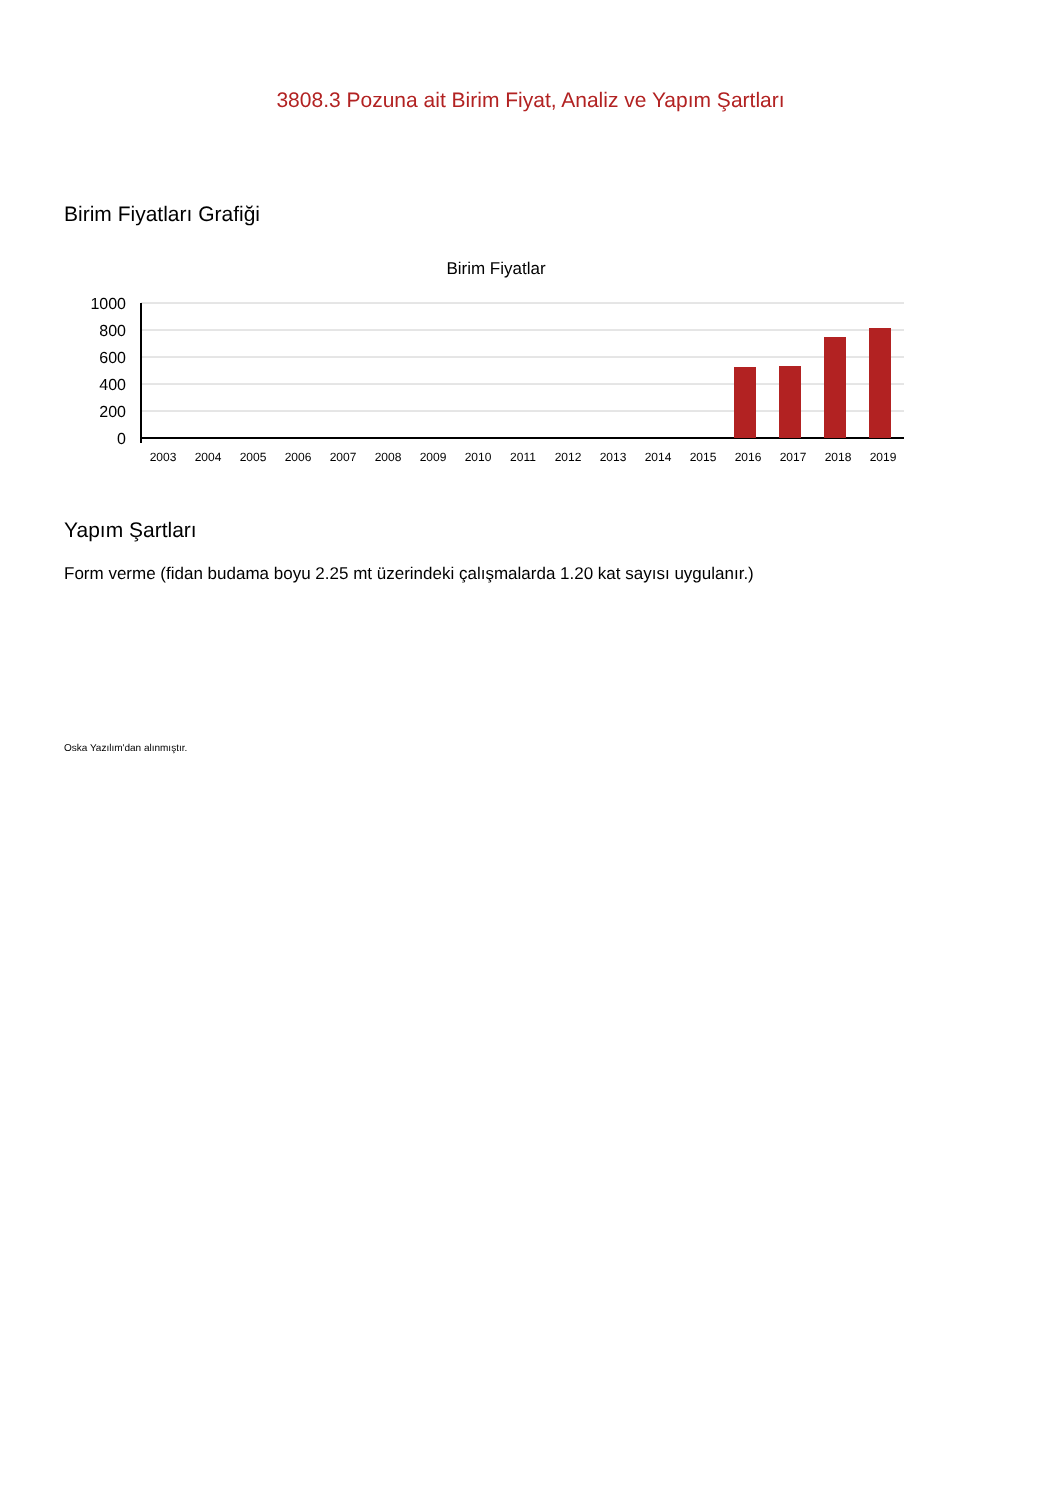3808.3 Pozuna ait Birim Fiyat, Analiz ve Yapım Şartları
Birim Fiyatları Grafiği
Birim Fiyatlar
1000
800
600
400
200
0
2003
2004
2005
2006
2007
2008
2009
2010
2011
2012
2013
2014
2015
2016
2017
2018
2019
Yapım Şartları
Form verme (fidan budama boyu 2.25 mt üzerindeki çalışmalarda 1.20 kat sayısı uygulanır.)
Oska Yazılım'dan alınmıştır.